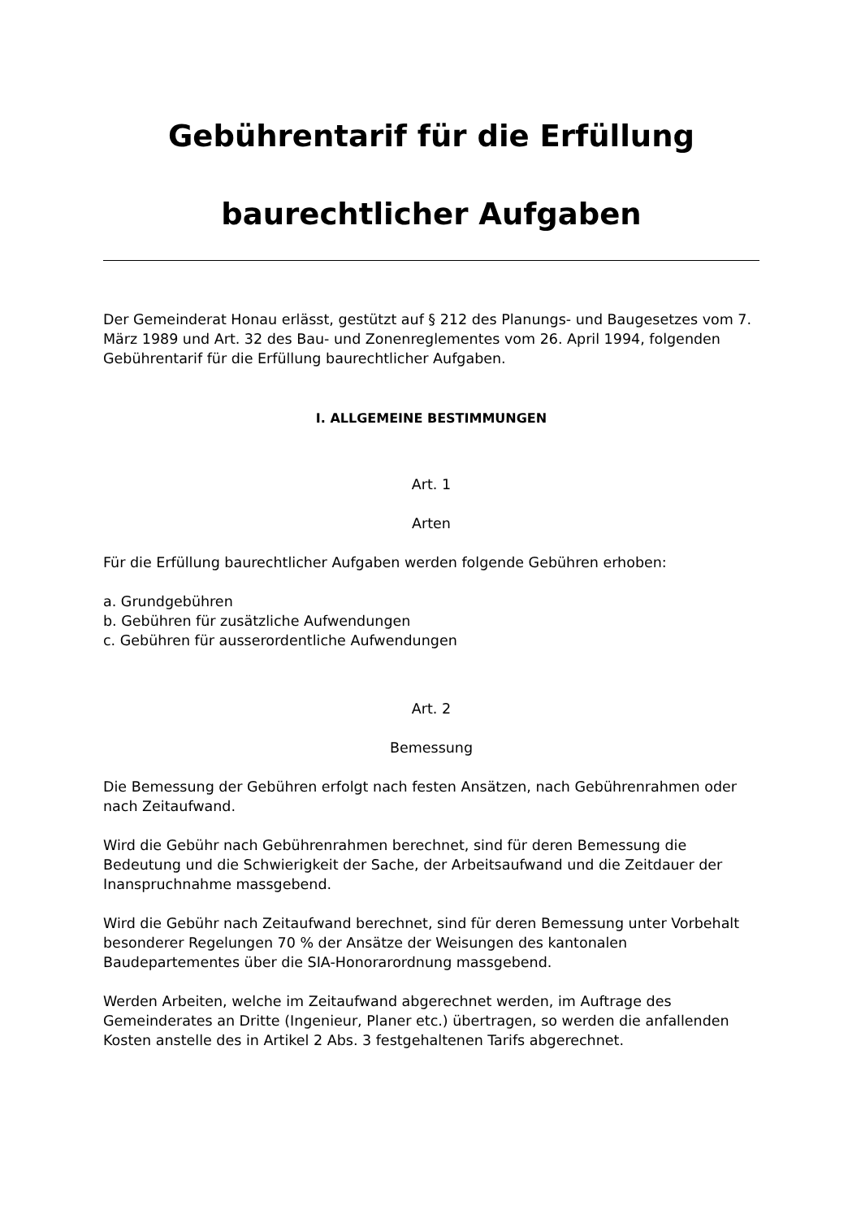Gebührentarif für die Erfüllung
baurechtlicher Aufgaben
Der Gemeinderat Honau erlässt, gestützt auf § 212 des Planungs- und Baugesetzes vom 7. März 1989 und Art. 32 des Bau- und Zonenreglementes vom 26. April 1994, folgenden Gebührentarif für die Erfüllung baurechtlicher Aufgaben.
I. ALLGEMEINE BESTIMMUNGEN
Art. 1
Arten
Für die Erfüllung baurechtlicher Aufgaben werden folgende Gebühren erhoben:
a. Grundgebühren
b. Gebühren für zusätzliche Aufwendungen
c. Gebühren für ausserordentliche Aufwendungen
Art. 2
Bemessung
Die Bemessung der Gebühren erfolgt nach festen Ansätzen, nach Gebührenrahmen oder nach Zeitaufwand.
Wird die Gebühr nach Gebührenrahmen berechnet, sind für deren Bemessung die Bedeutung und die Schwierigkeit der Sache, der Arbeitsaufwand und die Zeitdauer der Inanspruchnahme massgebend.
Wird die Gebühr nach Zeitaufwand berechnet, sind für deren Bemessung unter Vorbehalt besonderer Regelungen 70 % der Ansätze der Weisungen des kantonalen Baudepartementes über die SIA-Honorarordnung massgebend.
Werden Arbeiten, welche im Zeitaufwand abgerechnet werden, im Auftrage des Gemeinderates an Dritte (Ingenieur, Planer etc.) übertragen, so werden die anfallenden Kosten anstelle des in Artikel 2 Abs. 3 festgehaltenen Tarifs abgerechnet.